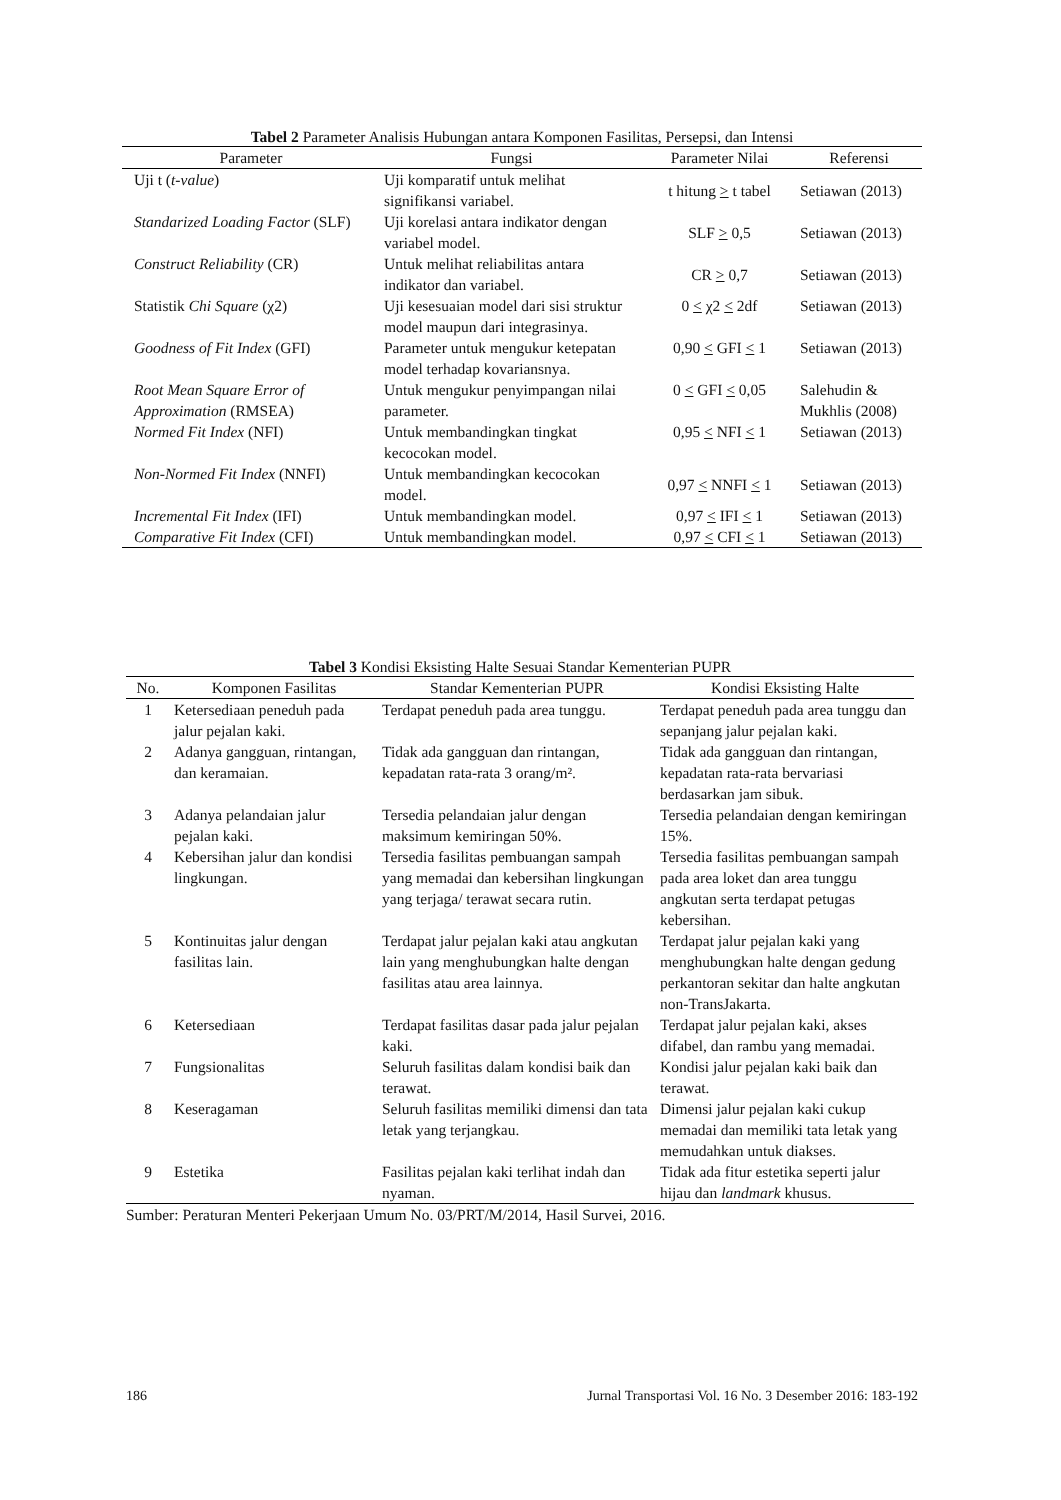Tabel 2 Parameter Analisis Hubungan antara Komponen Fasilitas, Persepsi, dan Intensi
| Parameter | Fungsi | Parameter Nilai | Referensi |
| --- | --- | --- | --- |
| Uji t ( t-value ) | Uji komparatif untuk melihat signifikansi variabel. | t hitung > t tabel | Setiawan (2013) |
| Standarized Loading Factor (SLF) | Uji korelasi antara indikator dengan variabel model. | SLF > 0,5 | Setiawan (2013) |
| Construct Reliability (CR) | Untuk melihat reliabilitas antara indikator dan variabel. | CR > 0,7 | Setiawan (2013) |
| Statistik Chi Square (χ2) | Uji kesesuaian model dari sisi struktur model maupun dari integrasinya. | 0 < χ2 < 2df | Setiawan (2013) |
| Goodness of Fit Index (GFI) | Parameter untuk mengukur ketepatan model terhadap kovariansnya. | 0,90 < GFI < 1 | Setiawan (2013) |
| Root Mean Square Error of Approximation (RMSEA) | Untuk mengukur penyimpangan nilai parameter. | 0 < GFI < 0,05 | Salehudin & Mukhlis (2008) |
| Normed Fit Index (NFI) | Untuk membandingkan tingkat kecocokan model. | 0,95 < NFI < 1 | Setiawan (2013) |
| Non-Normed Fit Index (NNFI) | Untuk membandingkan kecocokan model. | 0,97 < NNFI < 1 | Setiawan (2013) |
| Incremental Fit Index (IFI) | Untuk membandingkan model. | 0,97 < IFI < 1 | Setiawan (2013) |
| Comparative Fit Index (CFI) | Untuk membandingkan model. | 0,97 < CFI < 1 | Setiawan (2013) |
Tabel 3 Kondisi Eksisting Halte Sesuai Standar Kementerian PUPR
| No. | Komponen Fasilitas | Standar Kementerian PUPR | Kondisi Eksisting Halte |
| --- | --- | --- | --- |
| 1 | Ketersediaan peneduh pada jalur pejalan kaki. | Terdapat peneduh pada area tunggu. | Terdapat peneduh pada area tunggu dan sepanjang jalur pejalan kaki. |
| 2 | Adanya gangguan, rintangan, dan keramaian. | Tidak ada gangguan dan rintangan, kepadatan rata-rata 3 orang/m². | Tidak ada gangguan dan rintangan, kepadatan rata-rata bervariasi berdasarkan jam sibuk. |
| 3 | Adanya pelandaian jalur pejalan kaki. | Tersedia pelandaian jalur dengan maksimum kemiringan 50%. | Tersedia pelandaian dengan kemiringan 15%. |
| 4 | Kebersihan jalur dan kondisi lingkungan. | Tersedia fasilitas pembuangan sampah yang memadai dan kebersihan lingkungan yang terjaga/ terawat secara rutin. | Tersedia fasilitas pembuangan sampah pada area loket dan area tunggu angkutan serta terdapat petugas kebersihan. |
| 5 | Kontinuitas jalur dengan fasilitas lain. | Terdapat jalur pejalan kaki atau angkutan lain yang menghubungkan halte dengan fasilitas atau area lainnya. | Terdapat jalur pejalan kaki yang menghubungkan halte dengan gedung perkantoran sekitar dan halte angkutan non-TransJakarta. |
| 6 | Ketersediaan | Terdapat fasilitas dasar pada jalur pejalan kaki. | Terdapat jalur pejalan kaki, akses difabel, dan rambu yang memadai. |
| 7 | Fungsionalitas | Seluruh fasilitas dalam kondisi baik dan terawat. | Kondisi jalur pejalan kaki baik dan terawat. |
| 8 | Keseragaman | Seluruh fasilitas memiliki dimensi dan tata letak yang terjangkau. | Dimensi jalur pejalan kaki cukup memadai dan memiliki tata letak yang memudahkan untuk diakses. |
| 9 | Estetika | Fasilitas pejalan kaki terlihat indah dan nyaman. | Tidak ada fitur estetika seperti jalur hijau dan landmark khusus. |
Sumber: Peraturan Menteri Pekerjaan Umum No. 03/PRT/M/2014, Hasil Survei, 2016.
186 Jurnal Transportasi Vol. 16 No. 3 Desember 2016: 183-192